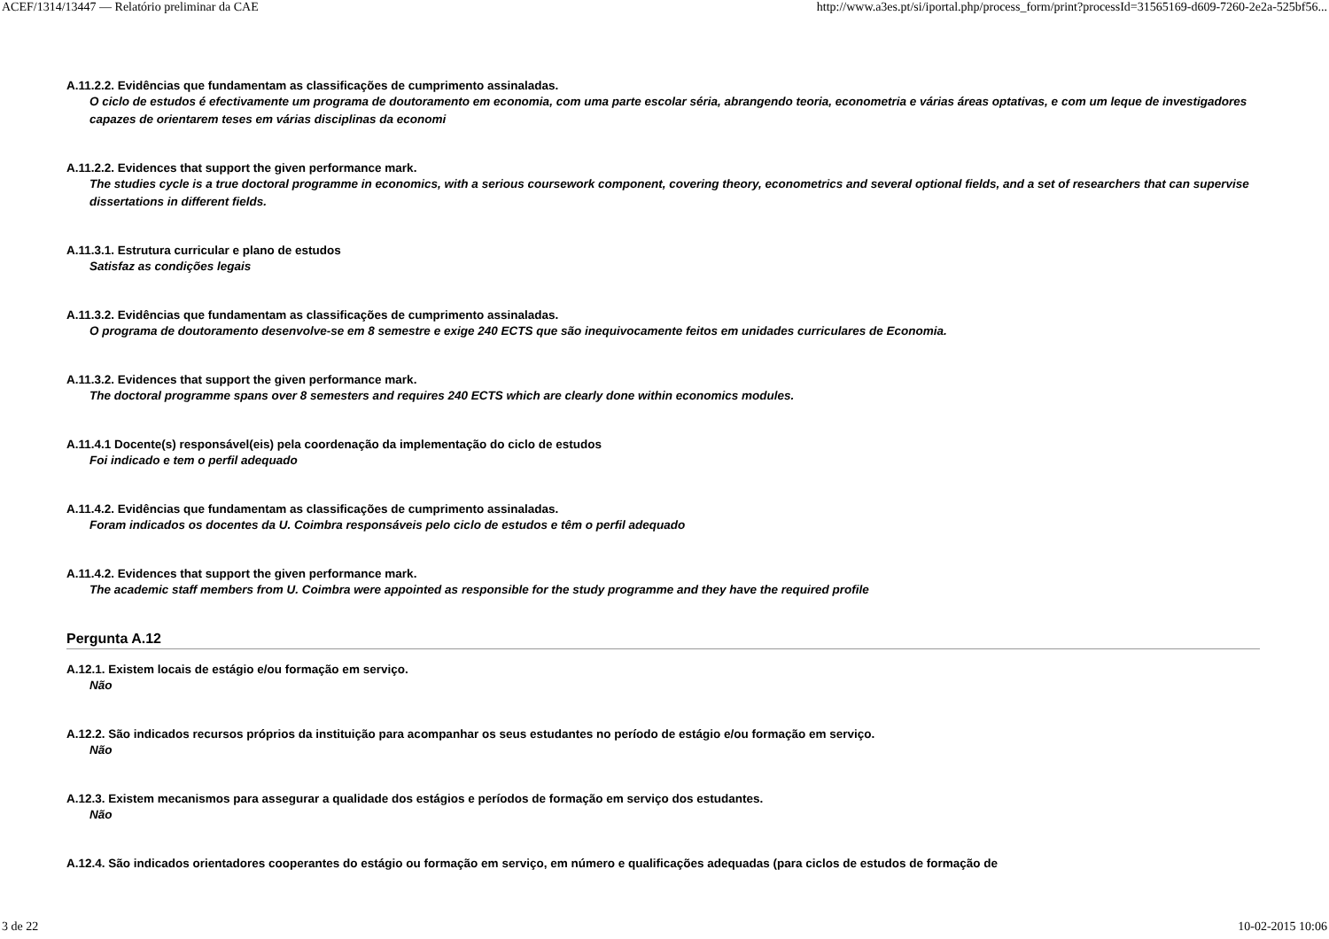ACEF/1314/13447 — Relatório preliminar da CAE http://www.a3es.pt/si/iportal.php/process_form/print?processId=31565169-d609-7260-2e2a-525bf56...
A.11.2.2. Evidências que fundamentam as classificações de cumprimento assinaladas.
O ciclo de estudos é efectivamente um programa de doutoramento em economia, com uma parte escolar séria, abrangendo teoria, econometria e várias áreas optativas, e com um leque de investigadores capazes de orientarem teses em várias disciplinas da economi
A.11.2.2. Evidences that support the given performance mark.
The studies cycle is a true doctoral programme in economics, with a serious coursework component, covering theory, econometrics and several optional fields, and a set of researchers that can supervise dissertations in different fields.
A.11.3.1. Estrutura curricular e plano de estudos
Satisfaz as condições legais
A.11.3.2. Evidências que fundamentam as classificações de cumprimento assinaladas.
O programa de doutoramento desenvolve-se em 8 semestre e exige 240 ECTS que são inequivocamente feitos em unidades curriculares de Economia.
A.11.3.2. Evidences that support the given performance mark.
The doctoral programme spans over 8 semesters and requires 240 ECTS which are clearly done within economics modules.
A.11.4.1 Docente(s) responsável(eis) pela coordenação da implementação do ciclo de estudos
Foi indicado e tem o perfil adequado
A.11.4.2. Evidências que fundamentam as classificações de cumprimento assinaladas.
Foram indicados os docentes da U. Coimbra responsáveis pelo ciclo de estudos e têm o perfil adequado
A.11.4.2. Evidences that support the given performance mark.
The academic staff members from U. Coimbra were appointed as responsible for the study programme and they have the required profile
Pergunta A.12
A.12.1. Existem locais de estágio e/ou formação em serviço.
Não
A.12.2. São indicados recursos próprios da instituição para acompanhar os seus estudantes no período de estágio e/ou formação em serviço.
Não
A.12.3. Existem mecanismos para assegurar a qualidade dos estágios e períodos de formação em serviço dos estudantes.
Não
A.12.4. São indicados orientadores cooperantes do estágio ou formação em serviço, em número e qualificações adequadas (para ciclos de estudos de formação de
3 de 22 10-02-2015 10:06